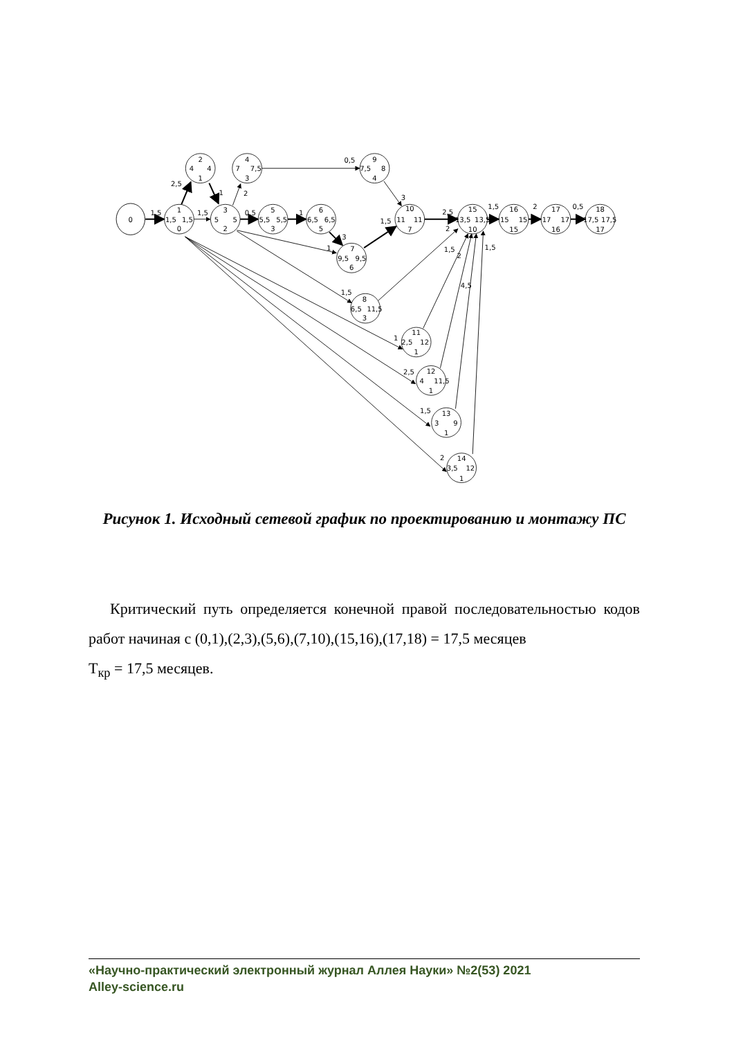1,5
2,5
1
1,5
2
0,5
0,5
1
3
1
1,5
1,5
3
2,5
1,5
2
0,5
2
1,5
2
4,5
1,5
1
2,5
1,5
2
0
1
1,5
1,5
0
2
4
4
1
3
5
5
2
4
7
7,5
3
5
5,5
5,5
3
6
6,5
6,5
5
7
9,5
9,5
6
8
6,5
11,5
3
9
7,5
8
4
10
11
11
7
11
2,5
12
1
12
4
11,5
1
13
3
9
1
14
3,5
12
1
15
13,5
13,5
10
16
15
15
15
17
17
17
16
18
17,5
17,5
17
Рисунок 1. Исходный сетевой график по проектированию и монтажу ПС
Критический путь определяется конечной правой последовательностью кодов работ начиная с (0,1),(2,3),(5,6),(7,10),(15,16),(17,18) = 17,5 месяцев
Т<sub>кр</sub> = 17,5 месяцев.
«Научно-практический электронный журнал Аллея Науки» №2(53) 2021
Alley-science.ru